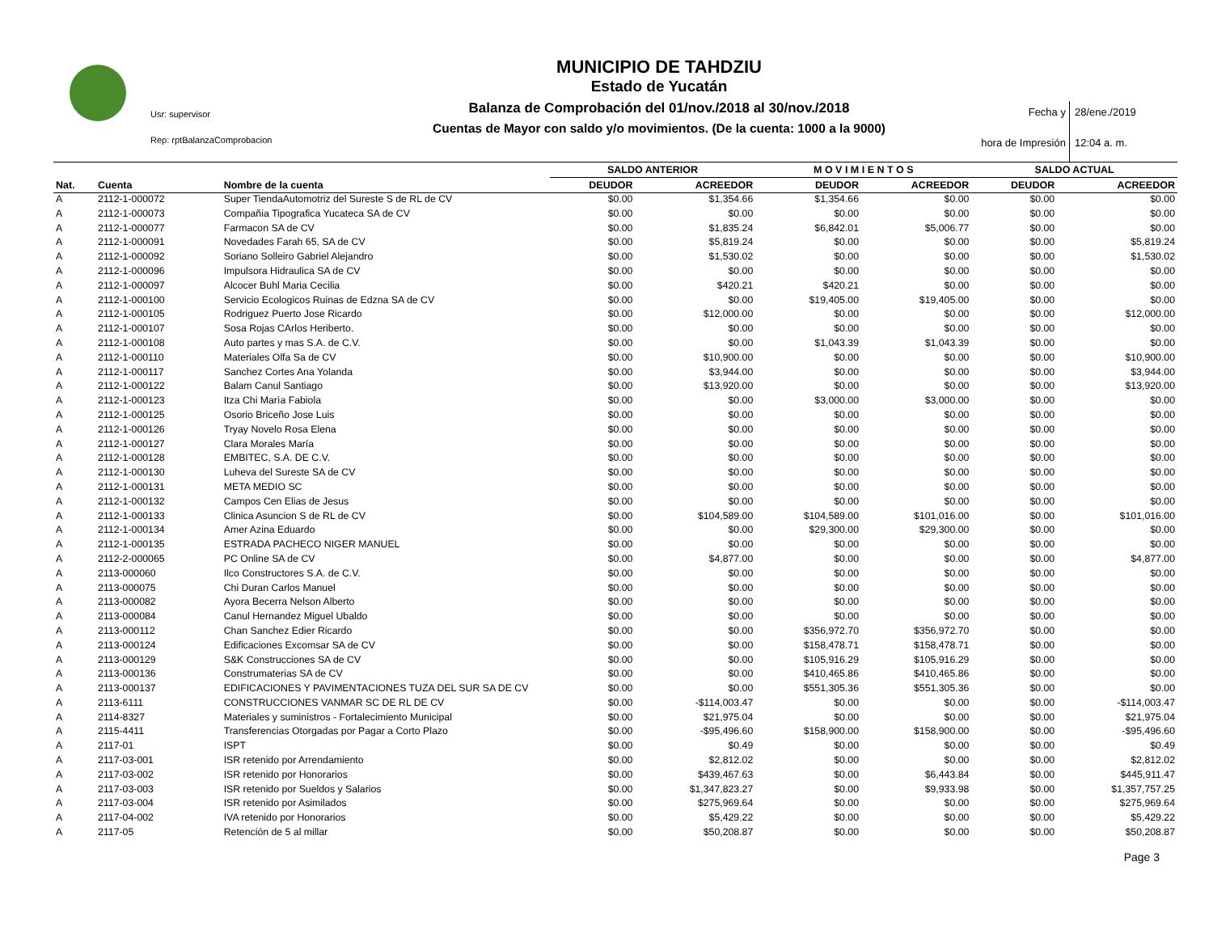Usr: supervisor
Rep: rptBalanzaComprobacion
MUNICIPIO DE TAHDZIU
Estado de Yucatán
Balanza de Comprobación del 01/nov./2018 al 30/nov./2018
Cuentas de Mayor con saldo y/o movimientos. (De la cuenta: 1000 a la 9000)
Fecha y 28/ene./2019 hora de Impresión 12:04 a. m.
| | | | SALDO ANTERIOR | | M O V I M I E N T O S | | SALDO ACTUAL | |
| --- | --- | --- | --- | --- | --- | --- | --- | --- |
| Nat. | Cuenta | Nombre de la cuenta | DEUDOR | ACREEDOR | DEUDOR | ACREEDOR | DEUDOR | ACREEDOR |
| A | 2112-1-000072 | Super TiendaAutomotriz del Sureste S de RL de CV | $0.00 | $1,354.66 | $1,354.66 | $0.00 | $0.00 | $0.00 |
| A | 2112-1-000073 | Compañia Tipografica Yucateca SA de CV | $0.00 | $0.00 | $0.00 | $0.00 | $0.00 | $0.00 |
| A | 2112-1-000077 | Farmacon SA de CV | $0.00 | $1,835.24 | $6,842.01 | $5,006.77 | $0.00 | $0.00 |
| A | 2112-1-000091 | Novedades Farah 65, SA de CV | $0.00 | $5,819.24 | $0.00 | $0.00 | $0.00 | $5,819.24 |
| A | 2112-1-000092 | Soriano Solleiro Gabriel Alejandro | $0.00 | $1,530.02 | $0.00 | $0.00 | $0.00 | $1,530.02 |
| A | 2112-1-000096 | Impulsora Hidraulica SA de CV | $0.00 | $0.00 | $0.00 | $0.00 | $0.00 | $0.00 |
| A | 2112-1-000097 | Alcocer Buhl Maria Cecilia | $0.00 | $420.21 | $420.21 | $0.00 | $0.00 | $0.00 |
| A | 2112-1-000100 | Servicio Ecologicos Ruinas de Edzna SA de CV | $0.00 | $0.00 | $19,405.00 | $19,405.00 | $0.00 | $0.00 |
| A | 2112-1-000105 | Rodriguez Puerto Jose Ricardo | $0.00 | $12,000.00 | $0.00 | $0.00 | $0.00 | $12,000.00 |
| A | 2112-1-000107 | Sosa Rojas CArlos Heriberto. | $0.00 | $0.00 | $0.00 | $0.00 | $0.00 | $0.00 |
| A | 2112-1-000108 | Auto partes y mas S.A. de C.V. | $0.00 | $0.00 | $1,043.39 | $1,043.39 | $0.00 | $0.00 |
| A | 2112-1-000110 | Materiales Olfa Sa de CV | $0.00 | $10,900.00 | $0.00 | $0.00 | $0.00 | $10,900.00 |
| A | 2112-1-000117 | Sanchez Cortes Ana Yolanda | $0.00 | $3,944.00 | $0.00 | $0.00 | $0.00 | $3,944.00 |
| A | 2112-1-000122 | Balam Canul Santiago | $0.00 | $13,920.00 | $0.00 | $0.00 | $0.00 | $13,920.00 |
| A | 2112-1-000123 | Itza Chi Marìa Fabiola | $0.00 | $0.00 | $3,000.00 | $3,000.00 | $0.00 | $0.00 |
| A | 2112-1-000125 | Osorio Briceño Jose Luis | $0.00 | $0.00 | $0.00 | $0.00 | $0.00 | $0.00 |
| A | 2112-1-000126 | Tryay Novelo Rosa Elena | $0.00 | $0.00 | $0.00 | $0.00 | $0.00 | $0.00 |
| A | 2112-1-000127 | Clara Morales María | $0.00 | $0.00 | $0.00 | $0.00 | $0.00 | $0.00 |
| A | 2112-1-000128 | EMBITEC, S.A. DE C.V. | $0.00 | $0.00 | $0.00 | $0.00 | $0.00 | $0.00 |
| A | 2112-1-000130 | Luheva del Sureste SA de CV | $0.00 | $0.00 | $0.00 | $0.00 | $0.00 | $0.00 |
| A | 2112-1-000131 | META MEDIO SC | $0.00 | $0.00 | $0.00 | $0.00 | $0.00 | $0.00 |
| A | 2112-1-000132 | Campos Cen Elias de Jesus | $0.00 | $0.00 | $0.00 | $0.00 | $0.00 | $0.00 |
| A | 2112-1-000133 | Clinica Asuncion S de RL de CV | $0.00 | $104,589.00 | $104,589.00 | $101,016.00 | $0.00 | $101,016.00 |
| A | 2112-1-000134 | Amer Azina Eduardo | $0.00 | $0.00 | $29,300.00 | $29,300.00 | $0.00 | $0.00 |
| A | 2112-1-000135 | ESTRADA PACHECO NIGER MANUEL | $0.00 | $0.00 | $0.00 | $0.00 | $0.00 | $0.00 |
| A | 2112-2-000065 | PC Online SA de CV | $0.00 | $4,877.00 | $0.00 | $0.00 | $0.00 | $4,877.00 |
| A | 2113-000060 | Ilco Constructores S.A. de C.V. | $0.00 | $0.00 | $0.00 | $0.00 | $0.00 | $0.00 |
| A | 2113-000075 | Chi Duran Carlos Manuel | $0.00 | $0.00 | $0.00 | $0.00 | $0.00 | $0.00 |
| A | 2113-000082 | Ayora Becerra Nelson Alberto | $0.00 | $0.00 | $0.00 | $0.00 | $0.00 | $0.00 |
| A | 2113-000084 | Canul Hernandez Miguel Ubaldo | $0.00 | $0.00 | $0.00 | $0.00 | $0.00 | $0.00 |
| A | 2113-000112 | Chan Sanchez Edier Ricardo | $0.00 | $0.00 | $356,972.70 | $356,972.70 | $0.00 | $0.00 |
| A | 2113-000124 | Edificaciones Excomsar SA de CV | $0.00 | $0.00 | $158,478.71 | $158,478.71 | $0.00 | $0.00 |
| A | 2113-000129 | S&K Construcciones SA de CV | $0.00 | $0.00 | $105,916.29 | $105,916.29 | $0.00 | $0.00 |
| A | 2113-000136 | Construmaterias SA de CV | $0.00 | $0.00 | $410,465.86 | $410,465.86 | $0.00 | $0.00 |
| A | 2113-000137 | EDIFICACIONES Y PAVIMENTACIONES TUZA DEL SUR SA DE CV | $0.00 | $0.00 | $551,305.36 | $551,305.36 | $0.00 | $0.00 |
| A | 2113-6111 | CONSTRUCCIONES VANMAR SC DE RL DE CV | $0.00 | -$114,003.47 | $0.00 | $0.00 | $0.00 | -$114,003.47 |
| A | 2114-8327 | Materiales y suministros - Fortalecimiento Municipal | $0.00 | $21,975.04 | $0.00 | $0.00 | $0.00 | $21,975.04 |
| A | 2115-4411 | Transferencias Otorgadas por Pagar a Corto Plazo | $0.00 | -$95,496.60 | $158,900.00 | $158,900.00 | $0.00 | -$95,496.60 |
| A | 2117-01 | ISPT | $0.00 | $0.49 | $0.00 | $0.00 | $0.00 | $0.49 |
| A | 2117-03-001 | ISR retenido por Arrendamiento | $0.00 | $2,812.02 | $0.00 | $0.00 | $0.00 | $2,812.02 |
| A | 2117-03-002 | ISR retenido por Honorarios | $0.00 | $439,467.63 | $0.00 | $6,443.84 | $0.00 | $445,911.47 |
| A | 2117-03-003 | ISR retenido por Sueldos y Salarios | $0.00 | $1,347,823.27 | $0.00 | $9,933.98 | $0.00 | $1,357,757.25 |
| A | 2117-03-004 | ISR retenido por Asimilados | $0.00 | $275,969.64 | $0.00 | $0.00 | $0.00 | $275,969.64 |
| A | 2117-04-002 | IVA retenido por Honorarios | $0.00 | $5,429.22 | $0.00 | $0.00 | $0.00 | $5,429.22 |
| A | 2117-05 | Retención de 5 al millar | $0.00 | $50,208.87 | $0.00 | $0.00 | $0.00 | $50,208.87 |
Page 3